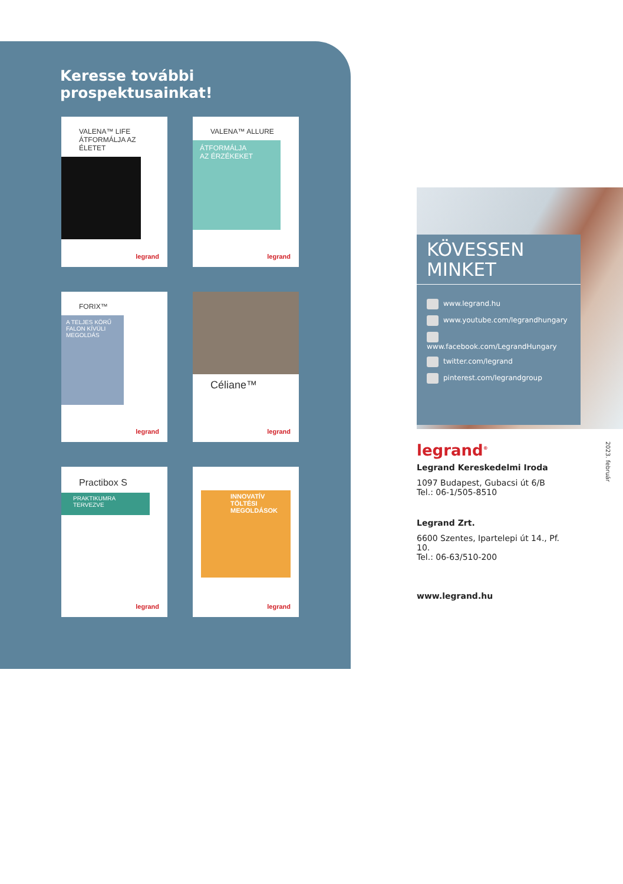Keresse további prospektusainkat!
VALENA™ LIFE
ÁTFORMÁLJA AZ ÉLETET
legrand
VALENA™ ALLURE
ÁTFORMÁLJA
AZ ÉRZÉKEKET
legrand
FORIX™
A TELJES KÖRŰ FALON KÍVÜLI MEGOLDÁS
legrand
Céliane™
legrand
Practibox S
PRAKTIKUMRA TERVEZVE
legrand
INNOVATÍV TÖLTÉSI MEGOLDÁSOK
legrand
KÖVESSEN MINKET
www.legrand.hu
www.youtube.com/legrandhungary
www.facebook.com/LegrandHungary
twitter.com/legrand
pinterest.com/legrandgroup
legrand<sup>®</sup>
Legrand Kereskedelmi Iroda
1097 Budapest, Gubacsi út 6/B
Tel.: 06-1/505-8510
Legrand Zrt.
6600 Szentes, Ipartelepi út 14., Pf. 10.
Tel.: 06-63/510-200
www.legrand.hu
2023. február